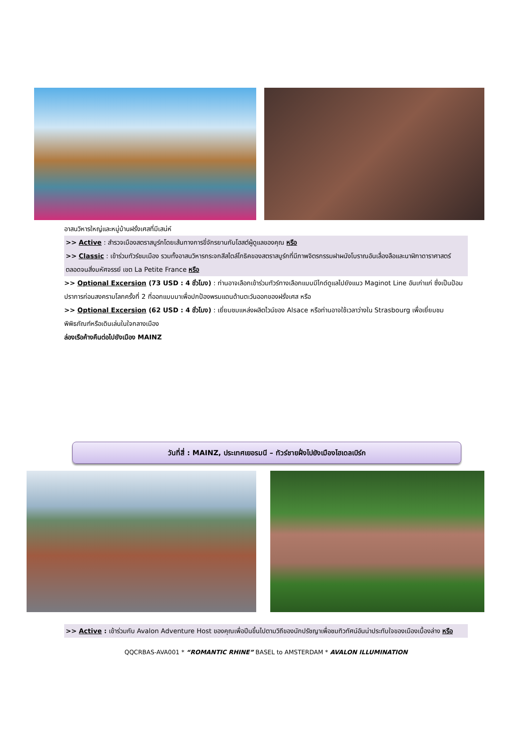อาสนวิหารใหญ่และหมู่บ้านฝรั่งเศสที่มีเสน่ห์
>> Active : สำรวจเมืองสตราสบูร์กโดยเส้นทางการขี่จักรยานกับโฮสต์ผู้ดูแลของคุณ หรือ
>> Classic : เข้าร่วมทัวร์ชมเมือง รวมทั้งอาสนวิหารกระจกสีสไตล์โกธิคของสตราสบูร์กที่มีภาพจิตรกรรมฝาผนังโบราณอันเลื่องลือและนาฬิกาดาราศาสตร์ ตลอดจนสิ่งมหัศจรรย์ เขต La Petite France หรือ
>> Optional Excersion (73 USD : 4 ชั่วโมง) : ท่านอาจเลือกเข้าร่วมทัวร์ทางเลือกแบบมีไกด์ดูแลไปยังแนว Maginot Line อันเก่าแก่ ซึ่งเป็นป้อมปราการก่อนสงครามโลกครั้งที่ 2 ที่ออกแบบมาเพื่อปกป้องพรมแดนด้านตะวันออกของฝรั่งเศส หรือ
>> Optional Excersion (62 USD : 4 ชั่วโมง) : เยี่ยมชมแหล่งผลิตไวน์ของ Alsace หรือท่านอาจใช้เวลาว่างใน Strasbourg เพื่อเยี่ยมชมพิพิธภัณฑ์หรือเดินเล่นในใจกลางเมือง
ล่องเรือค้างคืนต่อไปยังเมือง MAINZ
วันที่สี่ : MAINZ, ประเทศเยอรมนี – ทัวร์ชายฝั่งไปยังเมืองไฮเดลเบิร์ก
>> Active : เข้าร่วมกับ Avalon Adventure Host ของคุณเพื่อปีนขึ้นไปตามวิถีของนักปรัชญาเพื่อชมทิวทัศน์อันน่าประทับใจของเมืองเบื้องล่าง หรือ
QQCRBAS-AVA001 * “ROMANTIC RHINE” BASEL to AMSTERDAM * AVALON ILLUMINATION